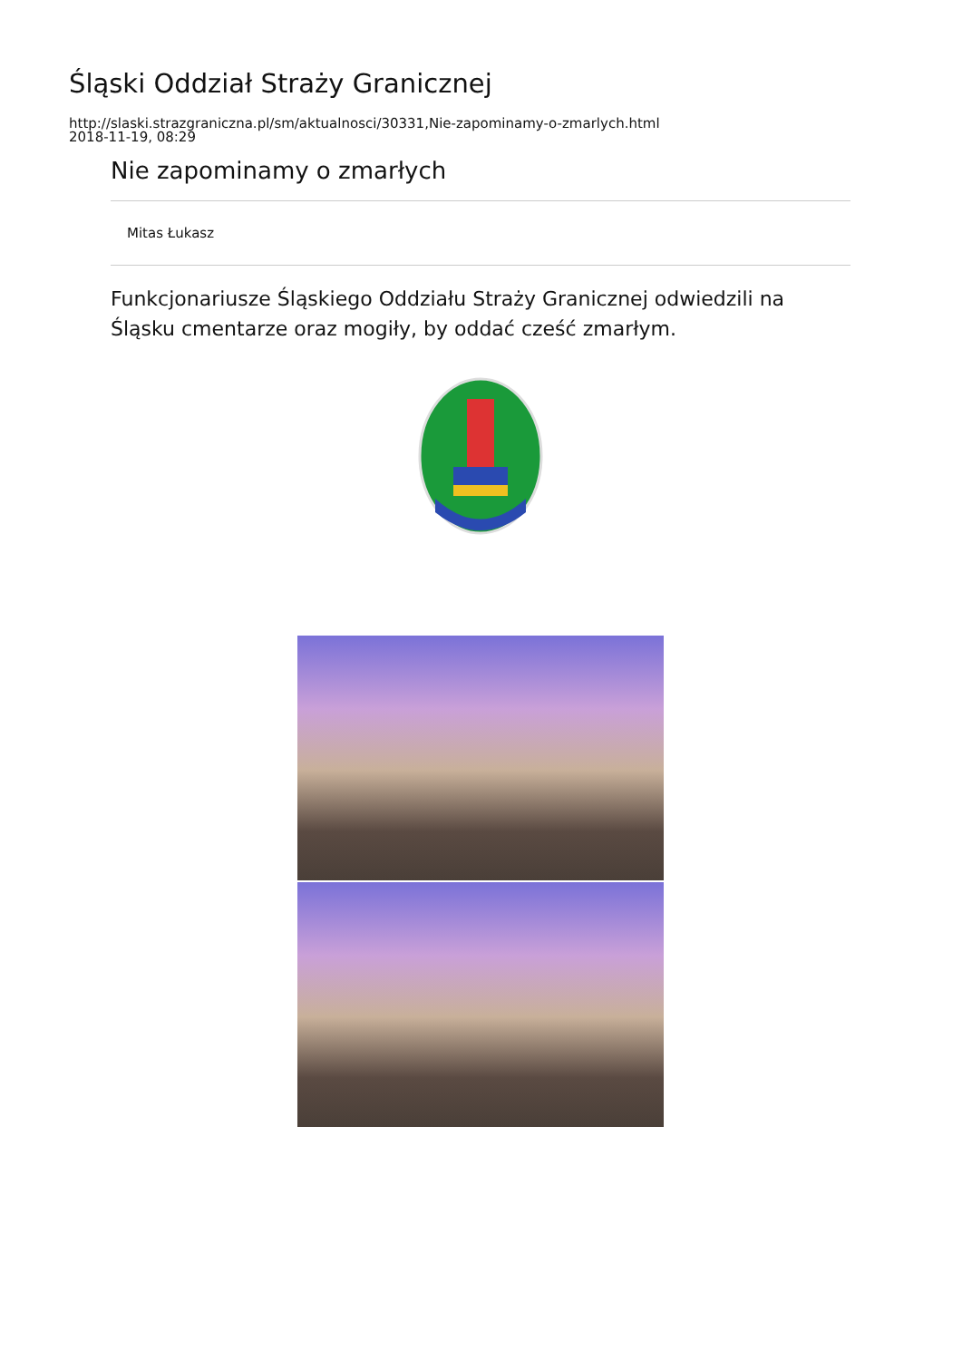Śląski Oddział Straży Granicznej
http://slaski.strazgraniczna.pl/sm/aktualnosci/30331,Nie-zapominamy-o-zmarlych.html
2018-11-19, 08:29
Nie zapominamy o zmarłych
Mitas Łukasz
Funkcjonariusze Śląskiego Oddziału Straży Granicznej odwiedzili na Śląsku cmentarze oraz mogiły, by oddać cześć zmarłym.